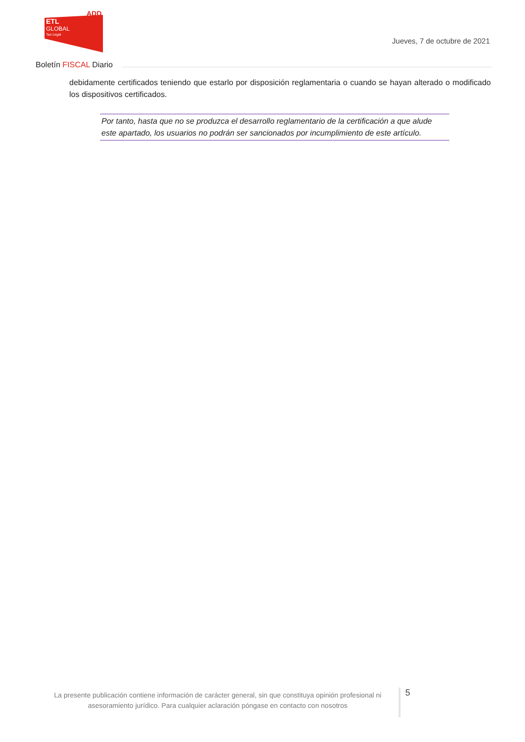ADD
ETL
GLOBAL
Tax·Legal
Jueves, 7 de octubre de 2021
Boletín FISCAL Diario
debidamente certificados teniendo que estarlo por disposición reglamentaria o cuando se hayan alterado o modificado los dispositivos certificados.
Por tanto, hasta que no se produzca el desarrollo reglamentario de la certificación a que alude este apartado, los usuarios no podrán ser sancionados por incumplimiento de este artículo.
La presente publicación contiene información de carácter general, sin que constituya opinión profesional ni asesoramiento jurídico. Para cualquier aclaración póngase en contacto con nosotros
5